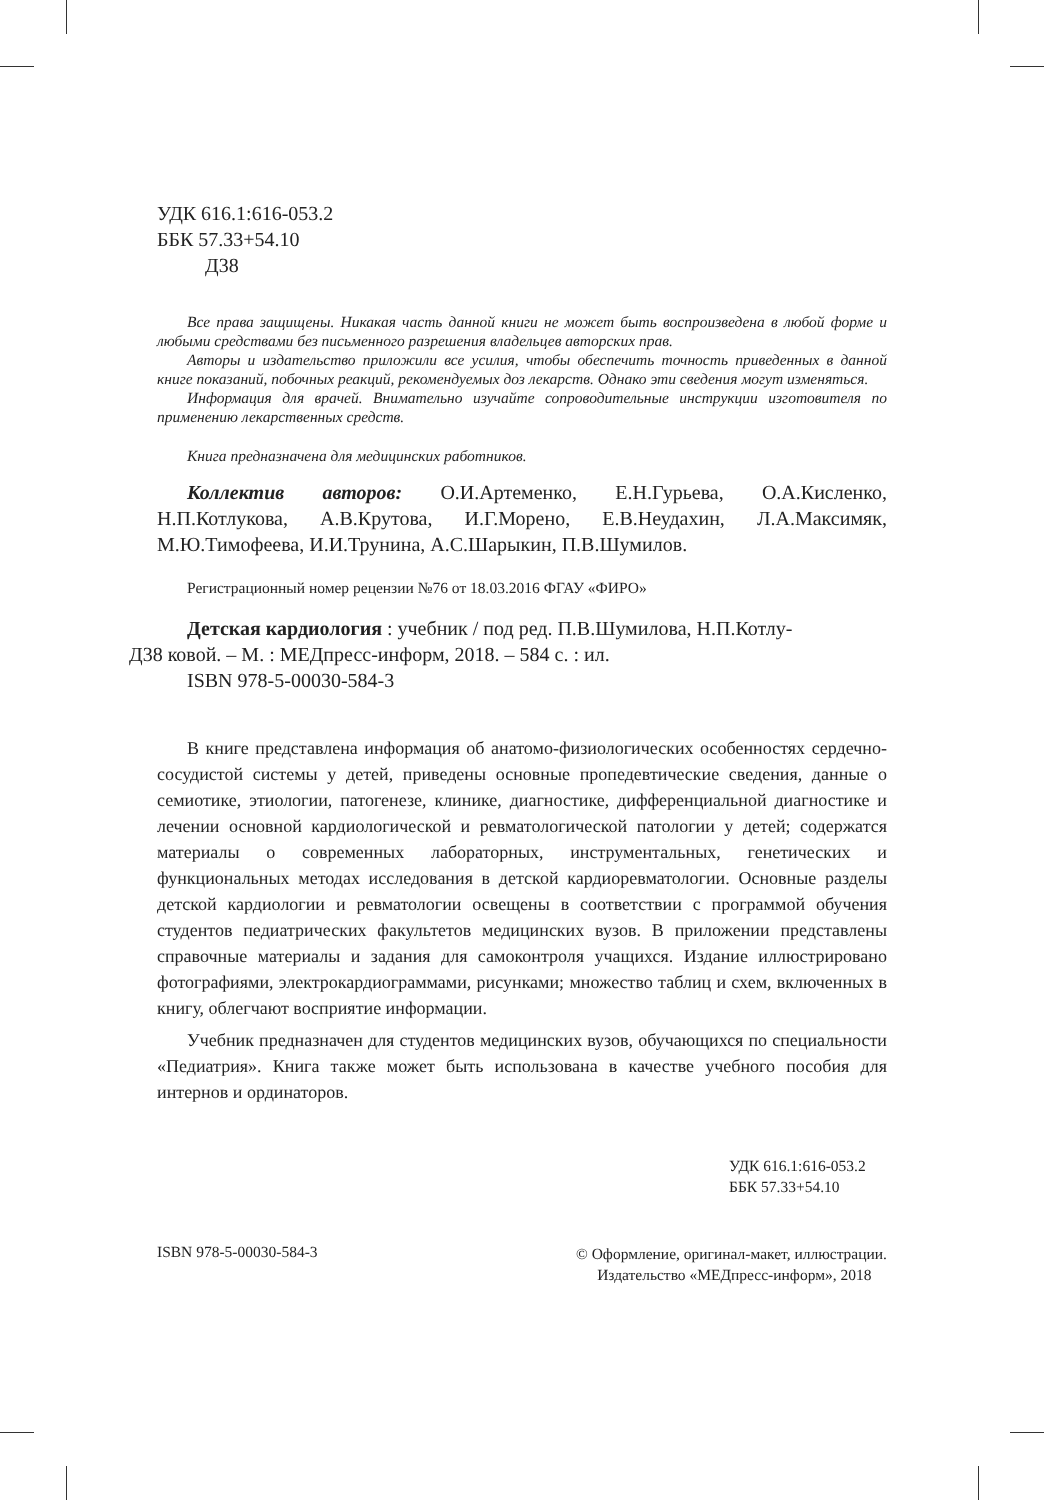УДК 616.1:616-053.2
ББК 57.33+54.10
Д38
Все права защищены. Никакая часть данной книги не может быть воспроизведена в любой форме и любыми средствами без письменного разрешения владельцев авторских прав.
Авторы и издательство приложили все усилия, чтобы обеспечить точность приведенных в данной книге показаний, побочных реакций, рекомендуемых доз лекарств. Однако эти сведения могут изменяться.
Информация для врачей. Внимательно изучайте сопроводительные инструкции изготовителя по применению лекарственных средств.
Книга предназначена для медицинских работников.
Коллектив авторов: О.И.Артеменко, Е.Н.Гурьева, О.А.Кисленко, Н.П.Котлукова, А.В.Крутова, И.Г.Морено, Е.В.Неудахин, Л.А.Максимяк, М.Ю.Тимофеева, И.И.Трунина, А.С.Шарыкин, П.В.Шумилов.
Регистрационный номер рецензии №76 от 18.03.2016 ФГАУ «ФИРО»
Детская кардиология : учебник / под ред. П.В.Шумилова, Н.П.Котлу-
Д38 ковой. – М. : МЕДпресс-информ, 2018. – 584 с. : ил.
ISBN 978-5-00030-584-3
В книге представлена информация об анатомо-физиологических особенностях сердечно-сосудистой системы у детей, приведены основные пропедевтические сведения, данные о семиотике, этиологии, патогенезе, клинике, диагностике, дифференциальной диагностике и лечении основной кардиологической и ревматологической патологии у детей; содержатся материалы о современных лабораторных, инструментальных, генетических и функциональных методах исследования в детской кардиоревматологии. Основные разделы детской кардиологии и ревматологии освещены в соответствии с программой обучения студентов педиатрических факультетов медицинских вузов. В приложении представлены справочные материалы и задания для самоконтроля учащихся. Издание иллюстрировано фотографиями, электрокардиограммами, рисунками; множество таблиц и схем, включенных в книгу, облегчают восприятие информации.
Учебник предназначен для студентов медицинских вузов, обучающихся по специальности «Педиатрия». Книга также может быть использована в качестве учебного пособия для интернов и ординаторов.
УДК 616.1:616-053.2
ББК 57.33+54.10
ISBN 978-5-00030-584-3 © Оформление, оригинал-макет, иллюстрации.
Издательство «МЕДпресс-информ», 2018